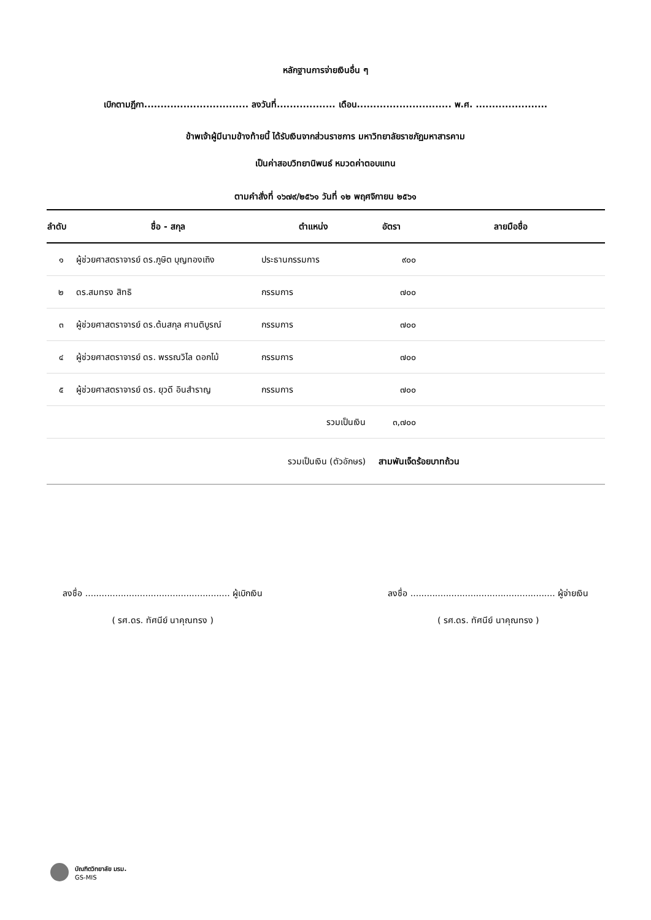หลักฐานการจ่ายเงินอื่น ๆ
เบิกตามฎีกา................................ ลงวันที่.................. เดือน............................. พ.ศ. ......................
ข้าพเจ้าผู้มีนามข้างท้ายนี้ ได้รับเงินจากส่วนราชการ มหาวิทยาลัยราชภัฏมหาสารคาม
เป็นค่าสอบวิทยานิพนธ์ หมวดค่าตอบแทน
ตามคำสั่งที่ ๑๖๗๙/๒๕๖๑ วันที่ ๑๒ พฤศจิกายน ๒๕๖๑
| ลำดับ | ชื่อ - สกุล | ตำแหน่ง | อัตรา | ลายมือชื่อ |
| --- | --- | --- | --- | --- |
| ๑ | ผู้ช่วยศาสตราจารย์ ดร.ภูษิต บุญทองเถิง | ประธานกรรมการ | ๙๐๐ | |
| ๒ | ดร.สมทรง สิทธิ | กรรมการ | ๗๐๐ | |
| ๓ | ผู้ช่วยศาสตราจารย์ ดร.ต้นสกุล ศานติบูรณ์ | กรรมการ | ๗๐๐ | |
| ๔ | ผู้ช่วยศาสตราจารย์ ดร. พรรณวิไล ดอกไม้ | กรรมการ | ๗๐๐ | |
| ๕ | ผู้ช่วยศาสตราจารย์ ดร. ยุวดี อินสำราญ | กรรมการ | ๗๐๐ | |
| | | รวมเป็นเงิน | ๓,๗๐๐ | |
| | | รวมเป็นเงิน (ตัวอักษร) | สามพันเจ็ดร้อยบาทถ้วน | |
ลงชื่อ ..................................................... ผู้เบิกเงิน
( รศ.ดร. ทัศนีย์ นาคุณทรง )
ลงชื่อ ..................................................... ผู้จ่ายเงิน
( รศ.ดร. ทัศนีย์ นาคุณทรง )
บัณฑิตวิทยาลัย มรม.
GS-MIS